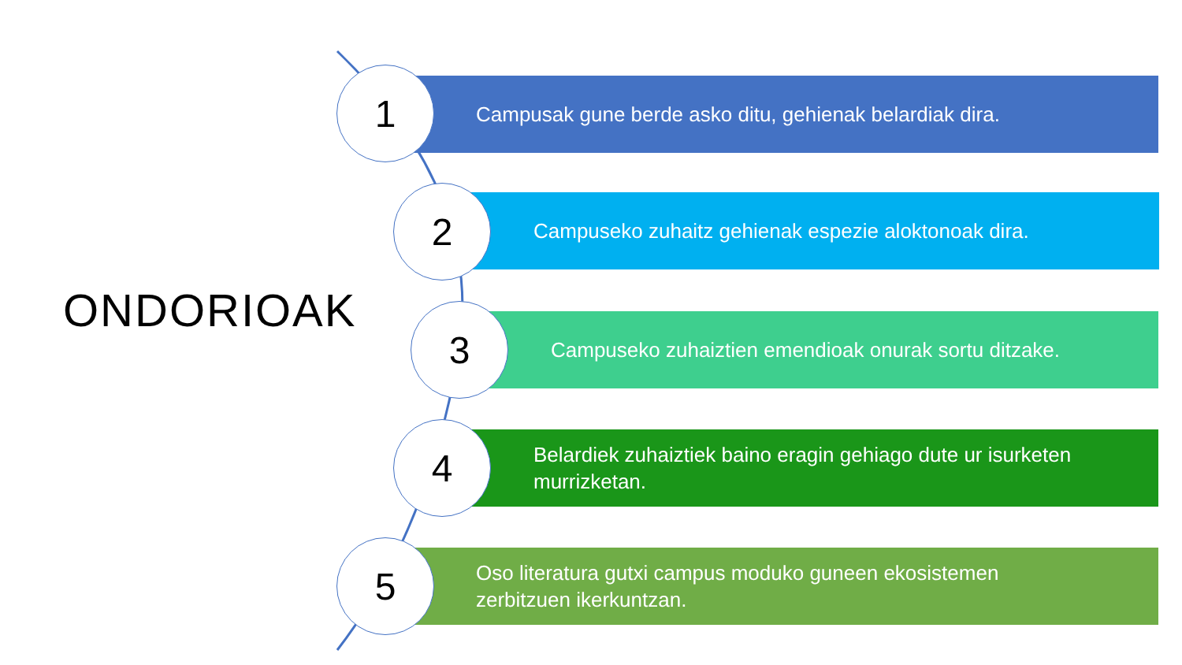ONDORIOAK
Campusak gune berde asko ditu, gehienak belardiak dira.
Campuseko zuhaitz gehienak espezie aloktonoak dira.
Campuseko zuhaiztien emendioak onurak sortu ditzake.
Belardiek zuhaiztiek baino eragin gehiago dute ur isurketen
murrizketan.
Oso literatura gutxi campus moduko guneen ekosistemen
zerbitzuen ikerkuntzan.
1
2
3
4
5